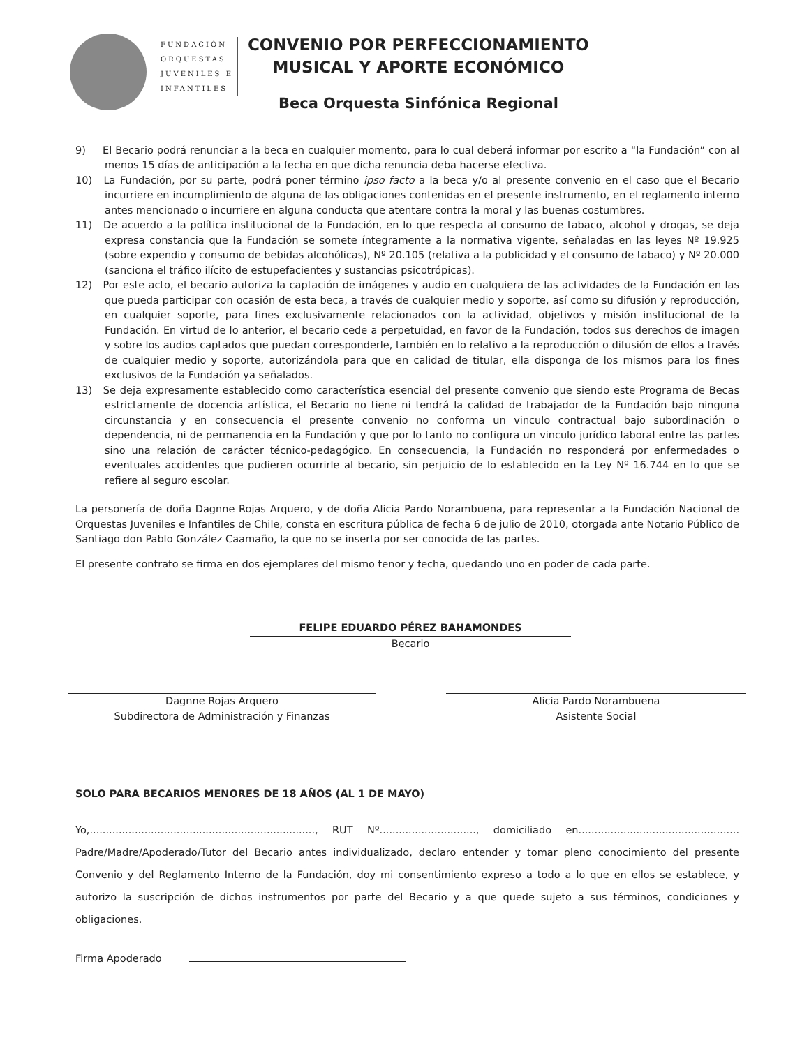FUNDACIÓN
ORQUESTAS
JUVENILES E
INFANTILES
CONVENIO POR PERFECCIONAMIENTO
MUSICAL Y APORTE ECONÓMICO
Beca Orquesta Sinfónica Regional
9) El Becario podrá renunciar a la beca en cualquier momento, para lo cual deberá informar por escrito a “la Fundación” con al menos 15 días de anticipación a la fecha en que dicha renuncia deba hacerse efectiva.
10) La Fundación, por su parte, podrá poner término ipso facto a la beca y/o al presente convenio en el caso que el Becario incurriere en incumplimiento de alguna de las obligaciones contenidas en el presente instrumento, en el reglamento interno antes mencionado o incurriere en alguna conducta que atentare contra la moral y las buenas costumbres.
11) De acuerdo a la política institucional de la Fundación, en lo que respecta al consumo de tabaco, alcohol y drogas, se deja expresa constancia que la Fundación se somete íntegramente a la normativa vigente, señaladas en las leyes Nº 19.925 (sobre expendio y consumo de bebidas alcohólicas), Nº 20.105 (relativa a la publicidad y el consumo de tabaco) y Nº 20.000 (sanciona el tráfico ilícito de estupefacientes y sustancias psicotrópicas).
12) Por este acto, el becario autoriza la captación de imágenes y audio en cualquiera de las actividades de la Fundación en las que pueda participar con ocasión de esta beca, a través de cualquier medio y soporte, así como su difusión y reproducción, en cualquier soporte, para fines exclusivamente relacionados con la actividad, objetivos y misión institucional de la Fundación. En virtud de lo anterior, el becario cede a perpetuidad, en favor de la Fundación, todos sus derechos de imagen y sobre los audios captados que puedan corresponderle, también en lo relativo a la reproducción o difusión de ellos a través de cualquier medio y soporte, autorizándola para que en calidad de titular, ella disponga de los mismos para los fines exclusivos de la Fundación ya señalados.
13) Se deja expresamente establecido como característica esencial del presente convenio que siendo este Programa de Becas estrictamente de docencia artística, el Becario no tiene ni tendrá la calidad de trabajador de la Fundación bajo ninguna circunstancia y en consecuencia el presente convenio no conforma un vinculo contractual bajo subordinación o dependencia, ni de permanencia en la Fundación y que por lo tanto no configura un vinculo jurídico laboral entre las partes sino una relación de carácter técnico-pedagógico. En consecuencia, la Fundación no responderá por enfermedades o eventuales accidentes que pudieren ocurrirle al becario, sin perjuicio de lo establecido en la Ley Nº 16.744 en lo que se refiere al seguro escolar.
La personería de doña Dagnne Rojas Arquero, y de doña Alicia Pardo Norambuena, para representar a la Fundación Nacional de Orquestas Juveniles e Infantiles de Chile, consta en escritura pública de fecha 6 de julio de 2010, otorgada ante Notario Público de Santiago don Pablo González Caamaño, la que no se inserta por ser conocida de las partes.
El presente contrato se firma en dos ejemplares del mismo tenor y fecha, quedando uno en poder de cada parte.
FELIPE EDUARDO PÉREZ BAHAMONDES
Becario
Dagnne Rojas Arquero
Subdirectora de Administración y Finanzas
Alicia Pardo Norambuena
Asistente Social
SOLO PARA BECARIOS MENORES DE 18 AÑOS (AL 1 DE MAYO)
Yo,......................................................................, RUT Nº.............................., domiciliado en.................................................. Padre/Madre/Apoderado/Tutor del Becario antes individualizado, declaro entender y tomar pleno conocimiento del presente Convenio y del Reglamento Interno de la Fundación, doy mi consentimiento expreso a todo a lo que en ellos se establece, y autorizo la suscripción de dichos instrumentos por parte del Becario y a que quede sujeto a sus términos, condiciones y obligaciones.
Firma Apoderado